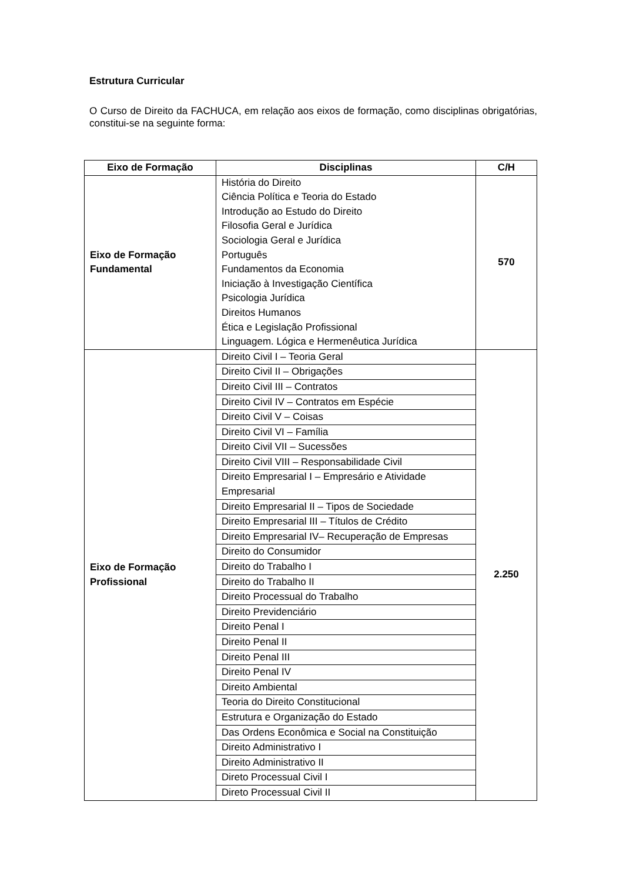Estrutura Curricular
O Curso de Direito da FACHUCA, em relação aos eixos de formação, como disciplinas obrigatórias, constitui-se na seguinte forma:
| Eixo de Formação | Disciplinas | C/H |
| --- | --- | --- |
| Eixo de Formação Fundamental | História do Direito Ciência Política e Teoria do Estado Introdução ao Estudo do Direito Filosofia Geral e Jurídica Sociologia Geral e Jurídica Português Fundamentos da Economia Iniciação à Investigação Científica Psicologia Jurídica Direitos Humanos Ética e Legislação Profissional Linguagem. Lógica e Hermenêutica Jurídica | 570 |
| Eixo de Formação Profissional | Direito Civil I – Teoria Geral | 2.250 |
| | Direito Civil II – Obrigações | |
| | Direito Civil III – Contratos | |
| | Direito Civil IV – Contratos em Espécie | |
| | Direito Civil V – Coisas | |
| | Direito Civil VI – Família | |
| | Direito Civil VII – Sucessões | |
| | Direito Civil VIII – Responsabilidade Civil | |
| | Direito Empresarial I – Empresário e Atividade Empresarial | |
| | Direito Empresarial II – Tipos de Sociedade | |
| | Direito Empresarial III – Títulos de Crédito | |
| | Direito Empresarial IV– Recuperação de Empresas | |
| | Direito do Consumidor | |
| | Direito do Trabalho I | |
| | Direito do Trabalho II | |
| | Direito Processual do Trabalho | |
| | Direito Previdenciário | |
| | Direito Penal I | |
| | Direito Penal II | |
| | Direito Penal III | |
| | Direito Penal IV | |
| | Direito Ambiental | |
| | Teoria do Direito Constitucional | |
| | Estrutura e Organização do Estado | |
| | Das Ordens Econômica e Social na Constituição | |
| | Direito Administrativo I | |
| | Direito Administrativo II | |
| | Direto Processual Civil I | |
| | Direto Processual Civil II | |